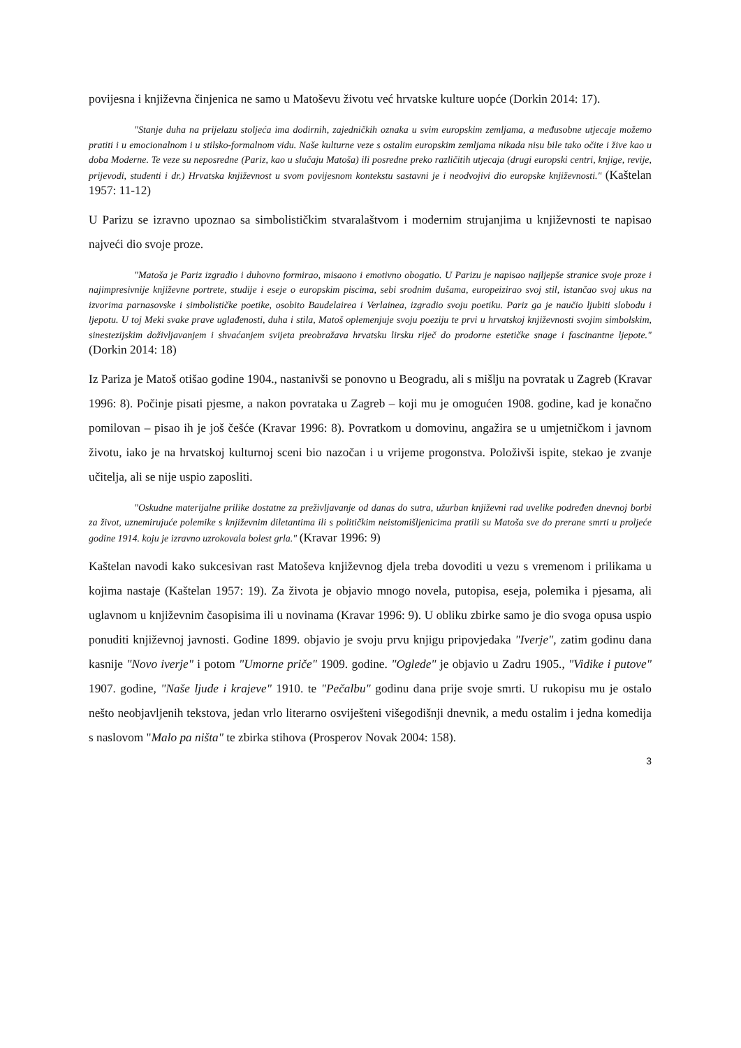povijesna i književna činjenica ne samo u Matoševu životu već hrvatske kulture uopće (Dorkin 2014: 17).
"Stanje duha na prijelazu stoljeća ima dodirnih, zajedničkih oznaka u svim europskim zemljama, a međusobne utjecaje možemo pratiti i u emocionalnom i u stilsko-formalnom vidu. Naše kulturne veze s ostalim europskim zemljama nikada nisu bile tako očite i žive kao u doba Moderne. Te veze su neposredne (Pariz, kao u slučaju Matoša) ili posredne preko različitih utjecaja (drugi europski centri, knjige, revije, prijevodi, studenti i dr.) Hrvatska književnost u svom povijesnom kontekstu sastavni je i neodvojivi dio europske književnosti." (Kaštelan 1957: 11-12)
U Parizu se izravno upoznao sa simbolističkim stvaralaštvom i modernim strujanjima u književnosti te napisao najveći dio svoje proze.
"Matoša je Pariz izgradio i duhovno formirao, misaono i emotivno obogatio. U Parizu je napisao najljepše stranice svoje proze i najimpresivnije književne portrete, studije i eseje o europskim piscima, sebi srodnim dušama, europeizirao svoj stil, istančao svoj ukus na izvorima parnasovske i simbolističke poetike, osobito Baudelairea i Verlainea, izgradio svoju poetiku. Pariz ga je naučio ljubiti slobodu i ljepotu. U toj Meki svake prave uglađenosti, duha i stila, Matoš oplemenjuje svoju poeziju te prvi u hrvatskoj književnosti svojim simbolskim, sinestezijskim doživljavanjem i shvaćanjem svijeta preobražava hrvatsku lirsku riječ do prodorne estetičke snage i fascinantne ljepote." (Dorkin 2014: 18)
Iz Pariza je Matoš otišao godine 1904., nastanivši se ponovno u Beogradu, ali s mišlju na povratak u Zagreb (Kravar 1996: 8). Počinje pisati pjesme, a nakon povrataka u Zagreb – koji mu je omogućen 1908. godine, kad je konačno pomilovan – pisao ih je još češće (Kravar 1996: 8). Povratkom u domovinu, angažira se u umjetničkom i javnom životu, iako je na hrvatskoj kulturnoj sceni bio nazočan i u vrijeme progonstva. Položivši ispite, stekao je zvanje učitelja, ali se nije uspio zaposliti.
"Oskudne materijalne prilike dostatne za preživljavanje od danas do sutra, užurban književni rad uvelike podređen dnevnoj borbi za život, uznemirujuće polemike s književnim diletantima ili s političkim neistomišljenicima pratili su Matoša sve do preranе smrti u proljeće godine 1914. koju je izravno uzrokovala bolest grla." (Kravar 1996: 9)
Kaštelan navodi kako sukcesivan rast Matoševa književnog djela treba dovoditi u vezu s vremenom i prilikama u kojima nastaje (Kaštelan 1957: 19). Za života je objavio mnogo novela, putopisa, eseja, polemika i pjesama, ali uglavnom u književnim časopisima ili u novinama (Kravar 1996: 9). U obliku zbirke samo je dio svoga opusa uspio ponuditi književnoj javnosti. Godine 1899. objavio je svoju prvu knjigu pripovjedaka "Iverje", zatim godinu dana kasnije "Novo iverje" i potom "Umorne priče" 1909. godine. "Oglede" je objavio u Zadru 1905., "Vidike i putove" 1907. godine, "Naše ljude i krajeve" 1910. te "Pečalbu" godinu dana prije svoje smrti. U rukopisu mu je ostalo nešto neobjavljenih tekstova, jedan vrlo literarno osviješteni višegodišnji dnevnik, a među ostalim i jedna komedija s naslovom "Malo pa ništa" te zbirka stihova (Prosperov Novak 2004: 158).
3